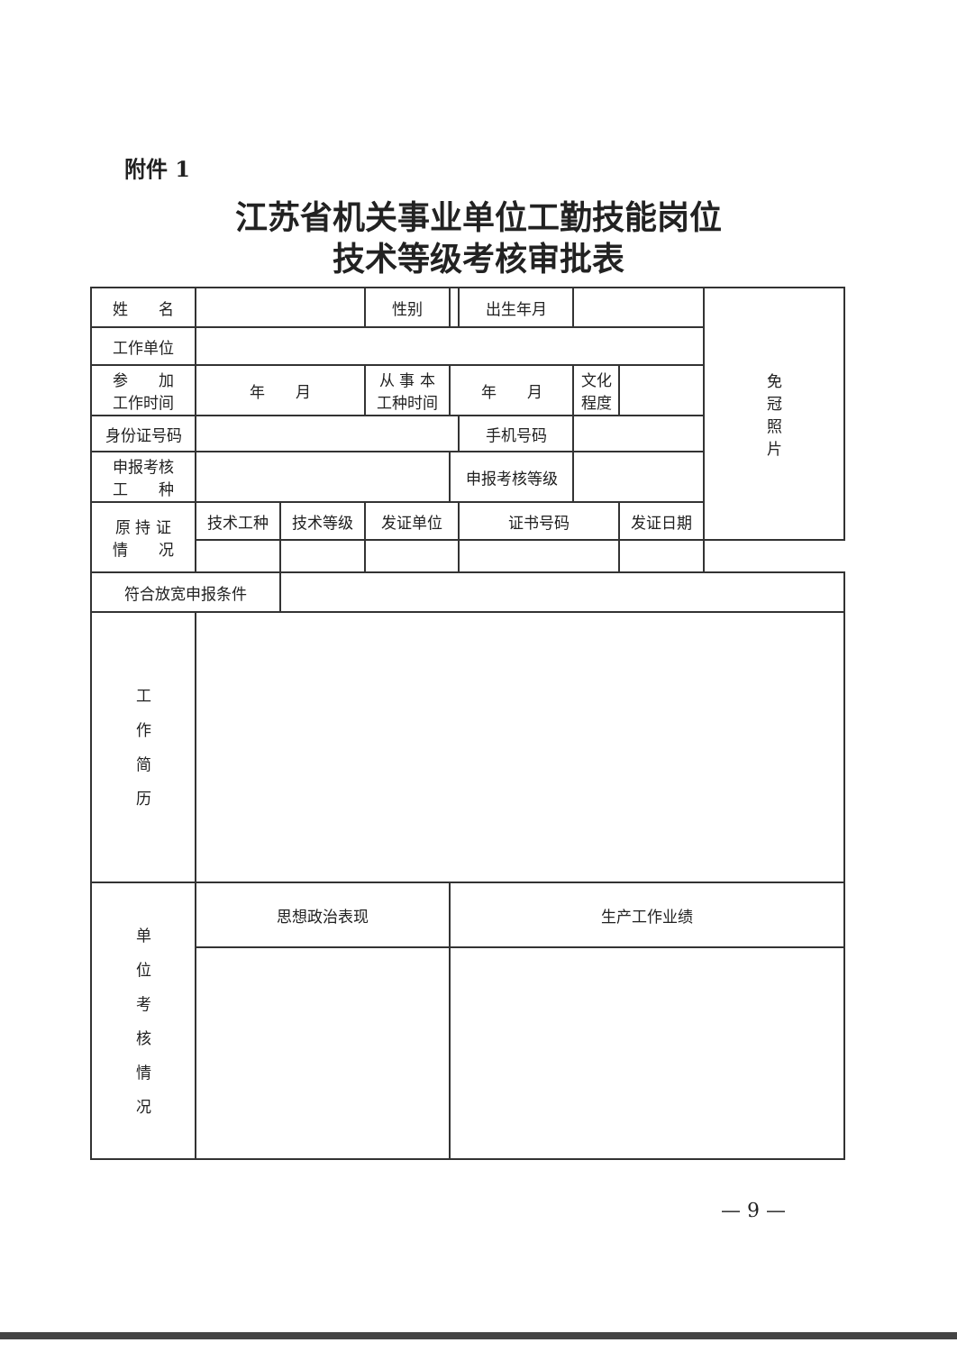附件 1
江苏省机关事业单位工勤技能岗位
技术等级考核审批表
| 姓 名 | | | 性别 | | 出生年月 | | | 免 冠 照 片 |
| 工作单位 | | | | | | | | |
| 参 加 工作时间 | 年 月 | | 从 事 本 工种时间 | 年 月 | | 文化 程度 | | |
| 身份证号码 | | | | | 手机号码 | | | |
| 申报考核 工 种 | | | | 申报考核等级 | | | | |
| 原 持 证 情 况 | 技术工种 | 技术等级 | 发证单位 | | 证书号码 | | 发证日期 | |
| 符合放宽申报条件 | | | | | | | | |
| 工 作 简 历 | | | | | | | | |
| 单 位 考 核 情 况 | 思想政治表现 | | | 生产工作业绩 | | | | |
— 9 —